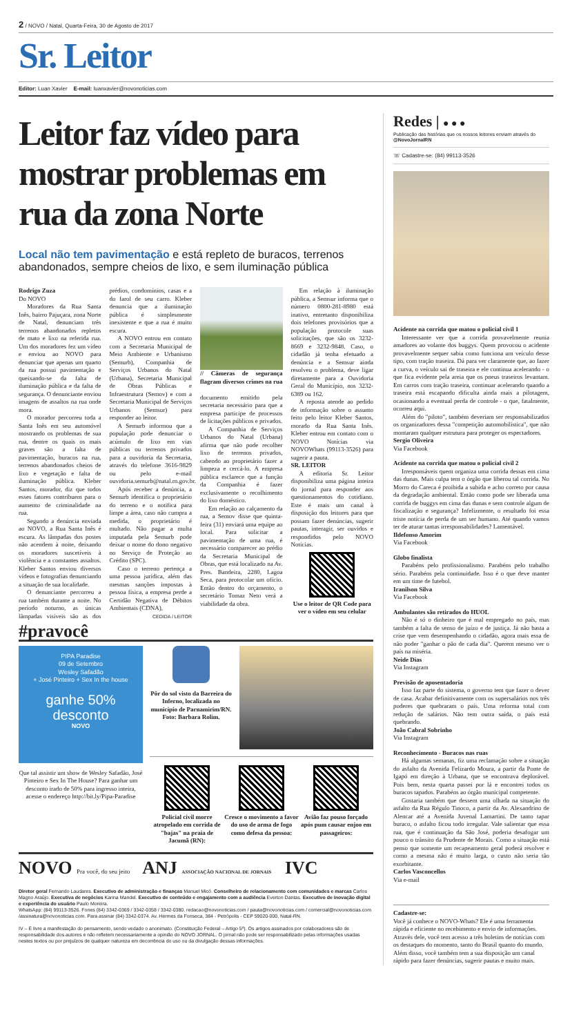2 / NOVO / Natal, Quarta-Feira, 30 de Agosto de 2017
Sr. Leitor
Editor: Luan Xavier E-mail: luanxavier@novonoticias.com
Leitor faz vídeo para mostrar problemas em rua da zona Norte
Local não tem pavimentação e está repleto de buracos, terrenos abandonados, sempre cheios de lixo, e sem iluminação pública
Rodrigo Zuza
Do NOVO
Moradores da Rua Santa Inês, bairro Pajuçara, zona Norte de Natal, denunciam três terrenos abandonados repletos de mato e lixo na referida rua. Um dos moradores fez um vídeo e enviou ao NOVO para denunciar que apenas um quarto da rua possui pavimentação e queixando-se da falta de iluminação pública e da falta de segurança. O denunciante enviou imagens de assaltos na rua onde mora.
O morador percorreu toda a Santa Inês em seu automóvel mostrando os problemas de sua rua, dentre os quais os mais graves são a falta de pavimentação, buracos na rua, terrenos abandonados cheios de lixo e vegetação e falta de iluminação pública. Kleber Santos, morador, diz que todos esses fatores contribuem para o aumento de criminalidade na rua.
Segundo a denúncia enviada ao NOVO, a Rua Santa Inês é escura. As lâmpadas dos postes não acendem à noite, deixando os moradores suscetíveis à violência e a constantes assaltos. Kleber Santos enviou diversos vídeos e fotografias denunciando a situação de sua localidade.
O denunciante percorreu a rua também durante a noite. No período noturno, as únicas lâmpadas visíveis são as dos prédios, condomínios, casas e a do farol de seu carro. Kleber denuncia que a iluminação pública é simplesmente inexistente e que a rua é muito escura.
A NOVO entrou em contato com a Secretaria Municipal de Meio Ambiente e Urbanismo (Semurb), Companhia de Serviços Urbanos do Natal (Urbana), Secretaria Municipal de Obras Públicas e Infraestrutura (Semov) e com a Secretaria Municipal de Serviços Urbanos (Semsur) para responder ao leitor.
A Semurb informou que a população pode denunciar o acúmulo de lixo em vias públicas ou terrenos privados para a ouvidoria da Secretaria, através do telefone 3616-9829 ou pelo e-mail ouvidoria.semurb@natal.rn.gov.br.
Após receber a denúncia, a Semurb identifica o proprietário do terreno e o notifica para limpe a área, caso não cumpra a medida, o proprietário é multado. Não pagar a multa imputada pela Semurb pode deixar o nome do dono negativo no Serviço de Proteção ao Crédito (SPC).
Caso o terreno pertença a uma pessoa jurídica, além das mesmas sanções impostas à pessoa física, a empresa perde a Certidão Negativa de Débitos Ambientais (CDNA),
CEDIDA / LEITOR
// Câmeras de segurança flagram diversos crimes na rua
documento emitido pela secretaria necessário para que a empresa participe de processos de licitações públicos e privados.
A Companhia de Serviços Urbanos do Natal (Urbana) afirma que não pode recolher lixo de terrenos privados, cabendo ao proprietário fazer a limpeza e cercá-lo. A empresa pública esclarece que a função da Companhia é fazer exclusivamente o recolhimento do lixo doméstico.
Em relação ao calçamento da rua, a Semov disse que quinta-feira (31) enviará uma equipe ao local. Para solicitar a pavimentação de uma rua, é necessário comparecer ao prédio da Secretaria Municipal de Obras, que está localizado na Av. Pres. Bandeira, 2280, Lagoa Seca, para protocolar um ofício. Então dentro do orçamento, o secretário Tomaz Neto verá a viabilidade da obra.
Em relação à iluminação pública, a Semsur informa que o número 0800-281-8980 está inativo, entretanto disponibiliza dois telefones provisórios que a população protocole suas solicitações, que são os 3232-8669 e 3232-9848. Caso, o cidadão já tenha efetuado a denúncia e a Semsur ainda resolveu o problema, deve ligar diretamente para a Ouvidoria Geral do Município, nos 3232-6389 ou 162.
A reposta atende ao pedido de informação sobre o assunto feito pelo leitor Kleber Santos, morado da Rua Santa Inês. Kleber entrou em contato com o NOVO Notícias via NOVOWhats (99113-3526) para sugerir a pauta.
SR. LEITOR
A editoria Sr. Leitor disponibiliza uma página inteira do jornal para responder aos questionamentos do cotidiano. Este é mais um canal à disposição dos leitores para que possam fazer denúncias, sugerir pautas, interagir, ser ouvidos e respondidos pelo NOVO Notícias.
Use o leitor de QR Code para ver o vídeo em seu celular
#pravocê
PIPA Paradise
09 de Setembro
Wesley Safadão
+ José Pinteiro + Sex In the house
ganhe 50% desconto
NOVO
Que tal assistir um show de Wesley Safadão, José Pinteiro e Sex In The House? Para ganhar um desconto irado de 50% para ingresso inteira, acesse o endereço http://bit.ly/Pipa-Paradise
Pôr do sol visto da Barreira do Inferno, localizada no município de Parnamirim/RN. Foto: Barbara Rolim.
Policial civil morre atropelado em corrida de "bajas" na praia de Jacumã (RN):
Cresce o movimento a favor do uso de arma de fogo como defesa da pessoa:
Avião faz pouso forçado após pum causar enjoo em passageiros:
NOVO Pra você, do seu jeito ANJ ASSOCIAÇÃO NACIONAL DE JORNAIS IVC
Diretor geral Fernando Laudares. Executivo de administração e finanças Manuel Micó. Conselheiro de relacionamento com comunidades e marcas Carlos Magno Araújo. Executiva de negócios Karina Mandel. Executivo de conteúdo e engajamento com a audiência Everton Dantas. Executivo de inovação digital e experiência do usuário Paulo Moreira.
WhatsApp: (84) 99113-3526. Fones (84) 3342-0369 / 3342-0358 / 3342-0380. redacao@novonoticias.com / pauta@novonoticias.com / comercial@novonoticias.com /assinatura@novonoticias.com. Para assinar (84) 3342-0374. Av. Hermes da Fonseca, 384 - Petrópolis - CEP 59020-000, Natal-RN.
IV – É livre a manifestação do pensamento, sendo vedado o anonimato. (Constituição Federal – Artigo 5º). Os artigos assinados por colaboradores são de responsabilidade dos autores e não refletem necessariamente a opinião do NOVO JORNAL. O jornal não pode ser responsabilizado pelas informações usadas nestes textos ou por prejuízos de qualquer natureza em decorrência do uso ou da divulgação dessas informações.
Redes | ● ● ●
Publicação das histórias que os nossos leitores enviam através do @NovoJornalRN
☏ Cadastre-se: (84) 99113-3526
Acidente na corrida que matou o policial civil 1
Interessante ver que a corrida provavelmente reunia amadores ao volante dos buggys. Quem provocou o acidente provavelmente sequer sabia como funciona um veículo desse tipo, com tração traseira. Dá para ver claramente que, ao fazer a curva, o veículo sai de traseira e ele continua acelerando - o que fica evidente pela areia que os pneus traseiros levantam. Em carros com tração traseira, continuar acelerando quando a traseira está escapando dificulta ainda mais a pilotagem, ocasionando a eventual perda de controle - o que, fatalmente, ocorreu aqui.
Além do "piloto", também deveriam ser responsabilizados os organizadores dessa "competição automobilística", que não montaram qualquer estrutura para proteger os espectadores.
Sergio Oliveira
Via Facebook
Acidente na corrida que matou o policial civil 2
Irresponsáveis quem organiza uma corrida dessas em cima das dunas. Mais culpa tem o órgão que liberou tal corrida. No Morro do Careca é proibida a subida e acho correto por causa da degradação ambiental. Então como pode ser liberada uma corrida de buggys em cima das dunas e sem controle algum de fiscalização e segurança? Infelizmente, o resultado foi essa triste notícia de perda de um ser humano. Até quando vamos ter de aturar tantas irresponsabilidades? Lamentável.
Ildefonso Amorim
Via Facebook
Globo finalista
Parabéns pelo profissionalismo. Parabéns pelo trabalho sério. Parabéns pela continuidade. Isso é o que deve manter em um time de futebol.
Iranilson Silva
Via Facebook
Ambulantes são retirados do HUOL
Não é só o dinheiro que é mal empregado no país, mas também a falta de senso de juízo e de justiça. Já não basta a crise que vem desempenhando o cidadão, agora mais essa de não poder "ganhar o pão de cada dia". Querem mesmo ver o país na miséria.
Neide Dias
Via Instagram
Previsão de apose­ntadoria
Isso faz parte do sistema, o governo tem que fazer o dever de casa. Acabar definitivamente com os supersalários nos três poderes que quebraram o país. Uma reforma total com redução de salários. Não tem outra saída, o país está quebrando.
João Cabral Sobrinho
Via Instagram
Reconhecimento - Buracos nas ruas
Há algumas semanas, fiz uma reclamação sobre a situação do asfalto da Avenida Felizardo Moura, a partir da Ponte de Igapó em direção à Urbana, que se encontrava deplorável. Pois bem, nesta quarta passei por lá e encontrei todos os buracos tapados. Parabéns ao órgão municipal competente.
Gostaria também que dessem uma olhada na situação do asfalto da Rua Régulo Tinoco, a partir da Av. Alexandrino de Alencar até a Avenida Juvenal Lamartini. De tanto tapar buraco, o asfalto ficou todo irregular. Vale salientar que essa rua, que é continuação da São José, poderia desafogar um pouco o trânsito da Prudente de Morais. Como a situação está penso que somente um recapeamento geral poderá resolver e como a mesma não é muito larga, o custo não seria tão exorbitante.
Carlos Vasconcellos
Via e-mail
Cadastre-se:
Você já conhece o NOVO-Whats? Ele é uma ferramenta rápida e eficiente no recebimento e envio de informações. Através dele, você tem acesso a três boletins de notícias com os destaques do momento, tanto do Brasil quanto do mundo. Além disso, você também tem a sua disposição um canal rápido para fazer denúncias, sugerir pautas e muito mais.